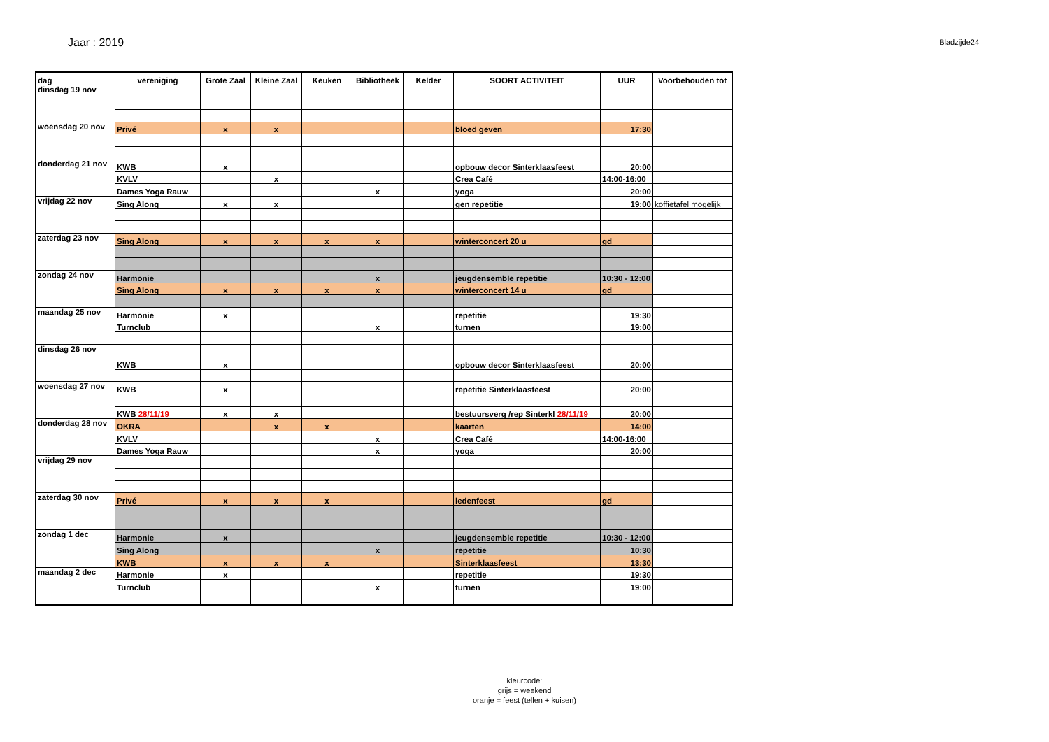Jaar : 2019
Bladzijde24
| dag | vereniging | Grote Zaal | Kleine Zaal | Keuken | Bibliotheek | Kelder | SOORT ACTIVITEIT | UUR | Voorbehouden tot |
| --- | --- | --- | --- | --- | --- | --- | --- | --- | --- |
| dinsdag 19 nov | | | | | | | | | |
| woensdag 20 nov | Privé | x | x | | | | bloed geven | 17:30 | |
| donderdag 21 nov | KWB | x | | | | | opbouw decor Sinterklaasfeest | 20:00 | |
| | KVLV | | x | | | | Crea Café | 14:00-16:00 | |
| | Dames Yoga Rauw | | | | x | | yoga | 20:00 | |
| vrijdag 22 nov | Sing Along | x | x | | | | gen repetitie | 19:00 | koffietafel mogelijk |
| zaterdag 23 nov | Sing Along | x | x | x | x | | winterconcert 20 u | gd | |
| zondag 24 nov | Harmonie | | | | x | | jeugdensemble repetitie | 10:30 - 12:00 | |
| | Sing Along | x | x | x | x | | winterconcert 14 u | gd | |
| maandag 25 nov | Harmonie | x | | | | | repetitie | 19:30 | |
| | Turnclub | | | | x | | turnen | 19:00 | |
| dinsdag 26 nov | | | | | | | | | |
| | KWB | x | | | | | opbouw decor Sinterklaasfeest | 20:00 | |
| woensdag 27 nov | KWB | x | | | | | repetitie Sinterklaasfeest | 20:00 | |
| | KWB 28/11/19 | x | x | | | | bestuursverg /rep Sinterkl 28/11/19 | 20:00 | |
| donderdag 28 nov | OKRA | | x | x | | | kaarten | 14:00 | |
| | KVLV | | | | x | | Crea Café | 14:00-16:00 | |
| | Dames Yoga Rauw | | | | x | | yoga | 20:00 | |
| vrijdag 29 nov | | | | | | | | | |
| zaterdag 30 nov | Privé | x | x | x | | | ledenfeest | gd | |
| zondag 1 dec | Harmonie | x | | | | | jeugdensemble repetitie | 10:30 - 12:00 | |
| | Sing Along | | | | x | | repetitie | 10:30 | |
| | KWB | x | x | x | | | Sinterklaasfeest | 13:30 | |
| maandag 2 dec | Harmonie | x | | | | | repetitie | 19:30 | |
| | Turnclub | | | | x | | turnen | 19:00 | |
kleurcode:
grijs = weekend
oranje = feest (tellen + kuisen)